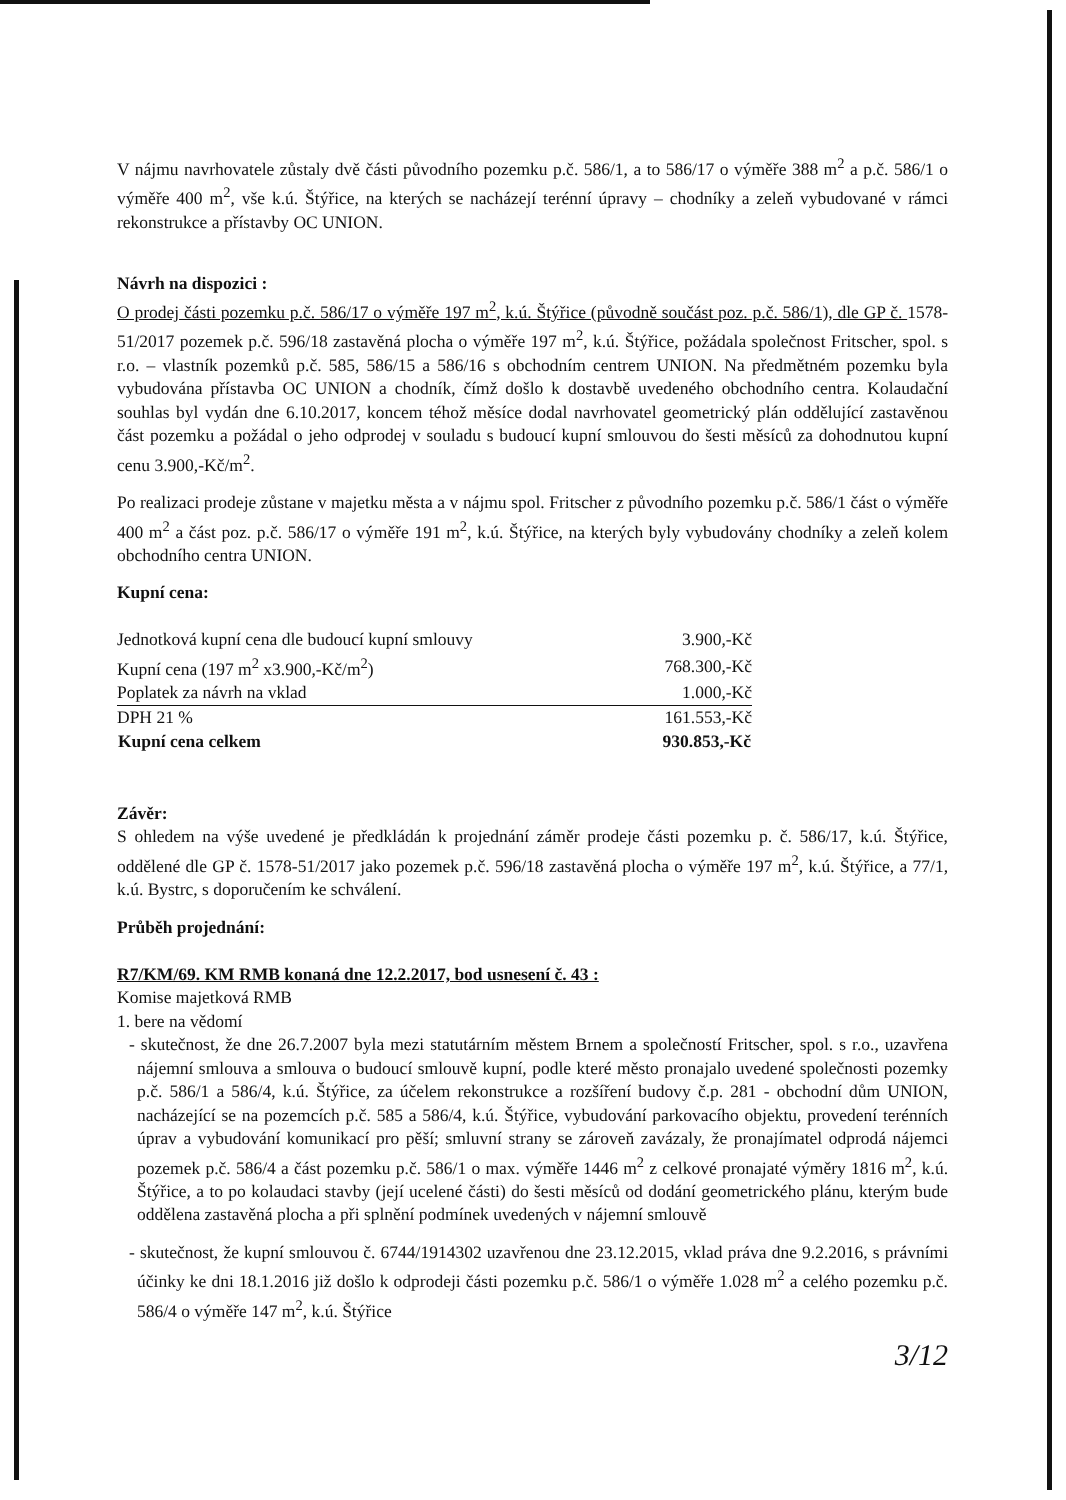V nájmu navrhovatele zůstaly dvě části původního pozemku p.č. 586/1, a to 586/17 o výměře 388 m<sup>2</sup> a p.č. 586/1 o výměře 400 m<sup>2</sup>, vše k.ú. Štýřice, na kterých se nacházejí terénní úpravy – chodníky a zeleň vybudované v rámci rekonstrukce a přístavby OC UNION.
Návrh na dispozici :
O prodej části pozemku p.č. 586/17 o výměře 197 m<sup>2</sup>, k.ú. Štýřice (původně součást poz. p.č. 586/1), dle GP č. 1578-51/2017 pozemek p.č. 596/18 zastavěná plocha o výměře 197 m<sup>2</sup>, k.ú. Štýřice, požádala společnost Fritscher, spol. s r.o. – vlastník pozemků p.č. 585, 586/15 a 586/16 s obchodním centrem UNION. Na předmětném pozemku byla vybudována přístavba OC UNION a chodník, čímž došlo k dostavbě uvedeného obchodního centra. Kolaudační souhlas byl vydán dne 6.10.2017, koncem téhož měsíce dodal navrhovatel geometrický plán oddělující zastavěnou část pozemku a požádal o jeho odprodej v souladu s budoucí kupní smlouvou do šesti měsíců za dohodnutou kupní cenu 3.900,-Kč/m<sup>2</sup>.
Po realizaci prodeje zůstane v majetku města a v nájmu spol. Fritscher z původního pozemku p.č. 586/1 část o výměře 400 m<sup>2</sup> a část poz. p.č. 586/17 o výměře 191 m<sup>2</sup>, k.ú. Štýřice, na kterých byly vybudovány chodníky a zeleň kolem obchodního centra UNION.
Kupní cena:
| Jednotková kupní cena dle budoucí kupní smlouvy | 3.900,-Kč |
| Kupní cena (197 m<sup>2</sup> x3.900,-Kč/m<sup>2</sup>) | 768.300,-Kč |
| Poplatek za návrh na vklad | 1.000,-Kč |
| DPH 21 % | 161.553,-Kč |
| Kupní cena celkem | 930.853,-Kč |
Závěr:
S ohledem na výše uvedené je předkládán k projednání záměr prodeje části pozemku p. č. 586/17, k.ú. Štýřice, oddělené dle GP č. 1578-51/2017 jako pozemek p.č. 596/18 zastavěná plocha o výměře 197 m<sup>2</sup>, k.ú. Štýřice, a 77/1, k.ú. Bystrc, s doporučením ke schválení.
Průběh projednání:
R7/KM/69. KM RMB konaná dne 12.2.2017, bod usnesení č. 43 :
Komise majetková RMB
1. bere na vědomí
- skutečnost, že dne 26.7.2007 byla mezi statutárním městem Brnem a společností Fritscher, spol. s r.o., uzavřena nájemní smlouva a smlouva o budoucí smlouvě kupní, podle které město pronajalo uvedené společnosti pozemky p.č. 586/1 a 586/4, k.ú. Štýřice, za účelem rekonstrukce a rozšíření budovy č.p. 281 - obchodní dům UNION, nacházející se na pozemcích p.č. 585 a 586/4, k.ú. Štýřice, vybudování parkovacího objektu, provedení terénních úprav a vybudování komunikací pro pěší; smluvní strany se zároveň zavázaly, že pronajímatel odprodá nájemci pozemek p.č. 586/4 a část pozemku p.č. 586/1 o max. výměře 1446 m<sup>2</sup> z celkové pronajaté výměry 1816 m<sup>2</sup>, k.ú. Štýřice, a to po kolaudaci stavby (její ucelené části) do šesti měsíců od dodání geometrického plánu, kterým bude oddělena zastavěná plocha a při splnění podmínek uvedených v nájemní smlouvě
- skutečnost, že kupní smlouvou č. 6744/1914302 uzavřenou dne 23.12.2015, vklad práva dne 9.2.2016, s právními účinky ke dni 18.1.2016 již došlo k odprodeji části pozemku p.č. 586/1 o výměře 1.028 m<sup>2</sup> a celého pozemku p.č. 586/4 o výměře 147 m<sup>2</sup>, k.ú. Štýřice
3/12